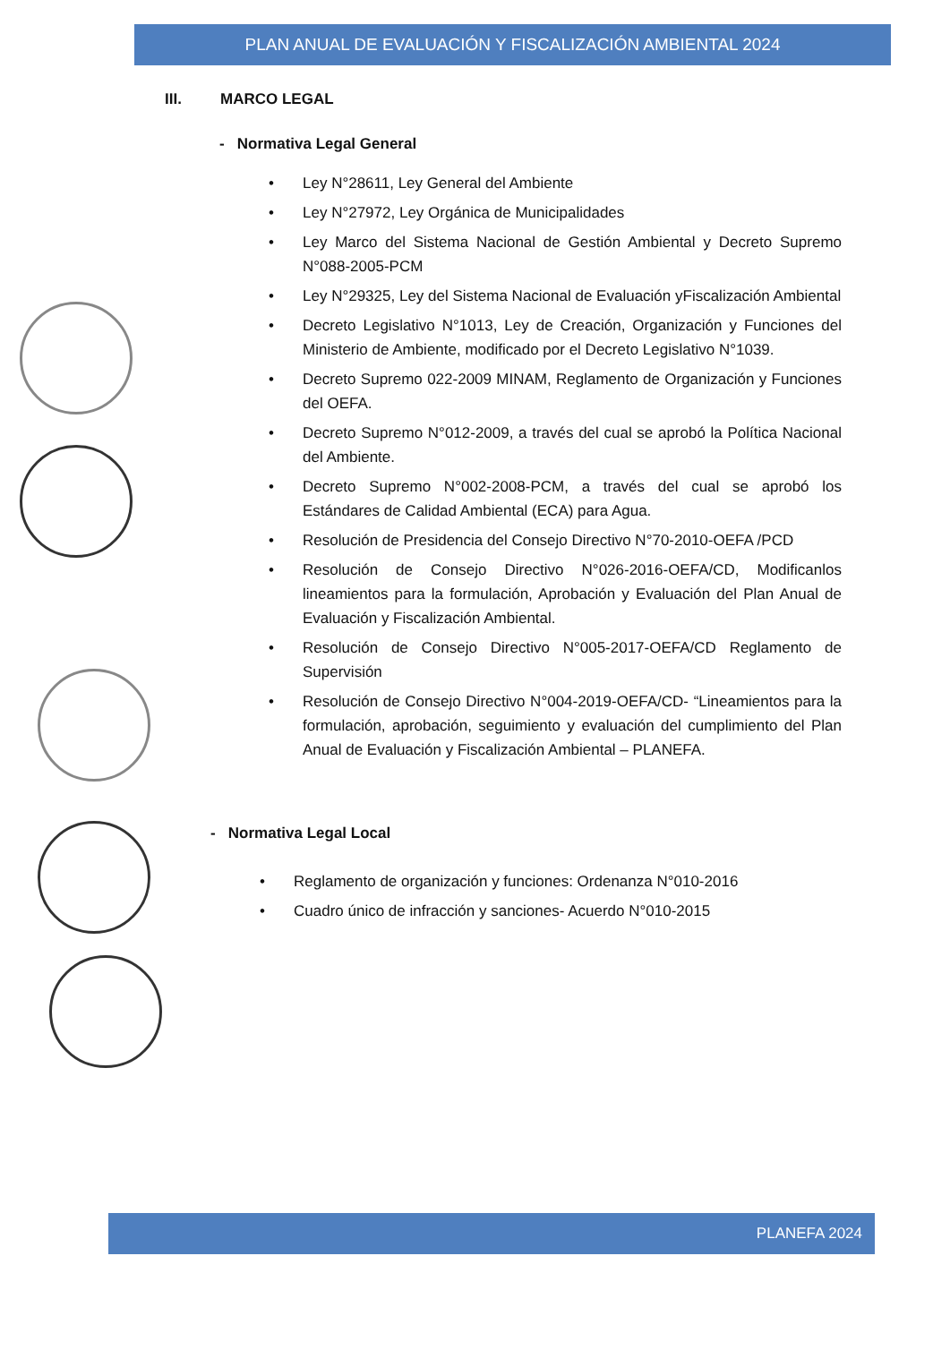PLAN ANUAL DE EVALUACIÓN Y FISCALIZACIÓN AMBIENTAL 2024
III. MARCO LEGAL
- Normativa Legal General
• Ley N°28611, Ley General del Ambiente
• Ley N°27972, Ley Orgánica de Municipalidades
• Ley Marco del Sistema Nacional de Gestión Ambiental y Decreto Supremo N°088-2005-PCM
• Ley N°29325, Ley del Sistema Nacional de Evaluación yFiscalización Ambiental
• Decreto Legislativo N°1013, Ley de Creación, Organización y Funciones del Ministerio de Ambiente, modificado por el Decreto Legislativo N°1039.
• Decreto Supremo 022-2009 MINAM, Reglamento de Organización y Funciones del OEFA.
• Decreto Supremo N°012-2009, a través del cual se aprobó la Política Nacional del Ambiente.
• Decreto Supremo N°002-2008-PCM, a través del cual se aprobó los Estándares de Calidad Ambiental (ECA) para Agua.
• Resolución de Presidencia del Consejo Directivo N°70-2010-OEFA /PCD
• Resolución de Consejo Directivo N°026-2016-OEFA/CD, Modificanlos lineamientos para la formulación, Aprobación y Evaluación del Plan Anual de Evaluación y Fiscalización Ambiental.
• Resolución de Consejo Directivo N°005-2017-OEFA/CD Reglamento de Supervisión
• Resolución de Consejo Directivo N°004-2019-OEFA/CD- “Lineamientos para la formulación, aprobación, seguimiento y evaluación del cumplimiento del Plan Anual de Evaluación y Fiscalización Ambiental – PLANEFA.
- Normativa Legal Local
• Reglamento de organización y funciones: Ordenanza N°010-2016
• Cuadro único de infracción y sanciones- Acuerdo N°010-2015
PLANEFA 2024